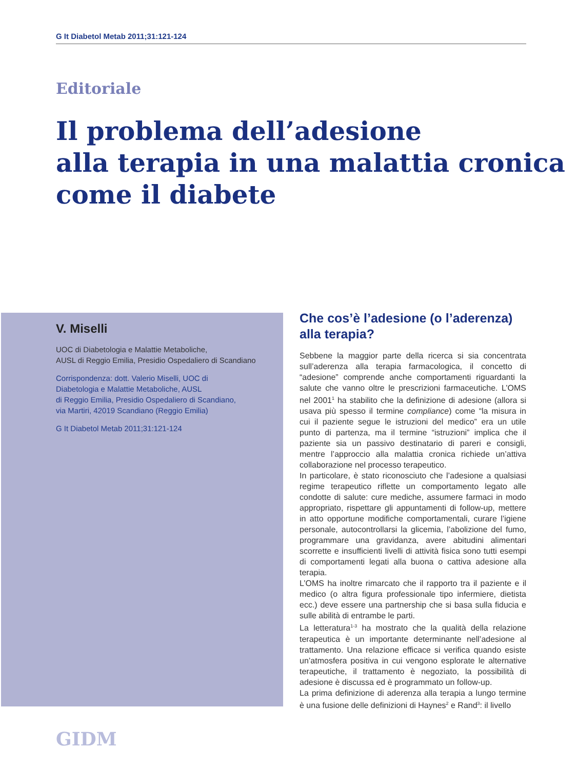G It Diabetol Metab 2011;31:121-124
Editoriale
Il problema dell’adesione
alla terapia in una malattia cronica
come il diabete
V. Miselli
UOC di Diabetologia e Malattie Metaboliche,
AUSL di Reggio Emilia, Presidio Ospedaliero di Scandiano
Corrispondenza: dott. Valerio Miselli, UOC di
Diabetologia e Malattie Metaboliche, AUSL
di Reggio Emilia, Presidio Ospedaliero di Scandiano,
via Martiri, 42019 Scandiano (Reggio Emilia)
G It Diabetol Metab 2011;31:121-124
Che cos’è l’adesione (o l’aderenza)
alla terapia?
Sebbene la maggior parte della ricerca si sia concentrata sull’aderenza alla terapia farmacologica, il concetto di “adesione” comprende anche comportamenti riguardanti la salute che vanno oltre le prescrizioni farmaceutiche. L’OMS nel 2001<sup>1</sup> ha stabilito che la definizione di adesione (allora si usava più spesso il termine compliance) come “la misura in cui il paziente segue le istruzioni del medico” era un utile punto di partenza, ma il termine “istruzioni” implica che il paziente sia un passivo destinatario di pareri e consigli, mentre l’approccio alla malattia cronica richiede un’attiva collaborazione nel processo terapeutico.
In particolare, è stato riconosciuto che l’adesione a qualsiasi regime terapeutico riflette un comportamento legato alle condotte di salute: cure mediche, assumere farmaci in modo appropriato, rispettare gli appuntamenti di follow-up, mettere in atto opportune modifiche comportamentali, curare l’igiene personale, autocontrollarsi la glicemia, l’abolizione del fumo, programmare una gravidanza, avere abitudini alimentari scorrette e insufficienti livelli di attività fisica sono tutti esempi di comportamenti legati alla buona o cattiva adesione alla terapia.
L’OMS ha inoltre rimarcato che il rapporto tra il paziente e il medico (o altra figura professionale tipo infermiere, dietista ecc.) deve essere una partnership che si basa sulla fiducia e sulle abilità di entrambe le parti.
La letteratura<sup>1-3</sup> ha mostrato che la qualità della relazione terapeutica è un importante determinante nell’adesione al trattamento. Una relazione efficace si verifica quando esiste un’atmosfera positiva in cui vengono esplorate le alternative terapeutiche, il trattamento è negoziato, la possibilità di adesione è discussa ed è programmato un follow-up.
La prima definizione di aderenza alla terapia a lungo termine è una fusione delle definizioni di Haynes<sup>2</sup> e Rand<sup>3</sup>: il livello
GIDM